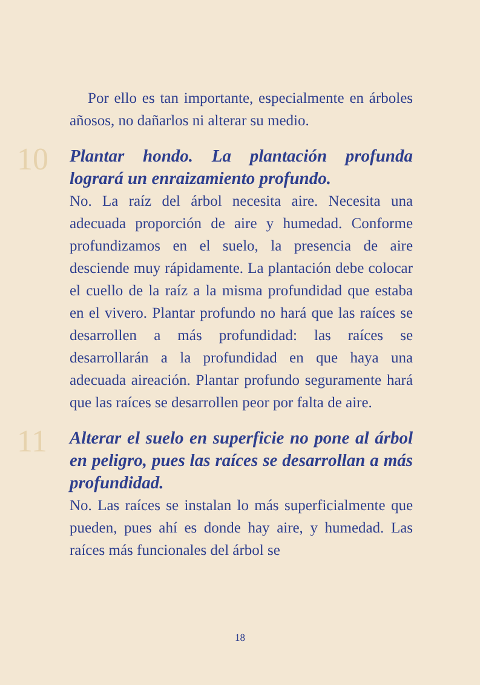Por ello es tan importante, especialmente en árboles añosos, no dañarlos ni alterar su medio.
10
Plantar hondo. La plantación profunda logrará un enraizamiento profundo.
No. La raíz del árbol necesita aire. Necesita una adecuada proporción de aire y humedad. Conforme profundizamos en el suelo, la presencia de aire desciende muy rápidamente. La plantación debe colocar el cuello de la raíz a la misma profundidad que estaba en el vivero. Plantar profundo no hará que las raíces se desarrollen a más profundidad: las raíces se desarrollarán a la profundidad en que haya una adecuada aireación. Plantar profundo seguramente hará que las raíces se desarrollen peor por falta de aire.
11
Alterar el suelo en superficie no pone al árbol en peligro, pues las raíces se desarrollan a más profundidad.
No. Las raíces se instalan lo más superficialmente que pueden, pues ahí es donde hay aire, y humedad. Las raíces más funcionales del árbol se
18